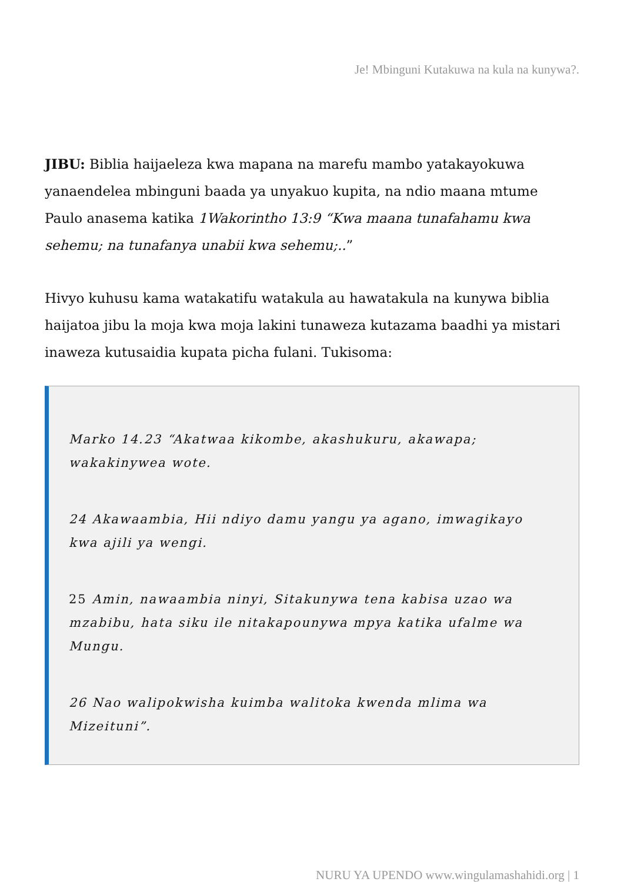Je! Mbinguni Kutakuwa na kula na kunywa?.
JIBU: Biblia haijaeleza kwa mapana na marefu mambo yatakayokuwa yanaendelea mbinguni baada ya unyakuo kupita, na ndio maana mtume Paulo anasema katika 1Wakorintho 13:9 “Kwa maana tunafahamu kwa sehemu; na tunafanya unabii kwa sehemu;..”
Hivyo kuhusu kama watakatifu watakula au hawatakula na kunywa biblia haijatoa jibu la moja kwa moja lakini tunaweza kutazama baadhi ya mistari inaweza kutusaidia kupata picha fulani. Tukisoma:
Marko 14.23 “Akatwaa kikombe, akashukuru, akawapa; wakakinywea wote.
24 Akawaambia, Hii ndiyo damu yangu ya agano, imwagikayo kwa ajili ya wengi.
25 Amin, nawaambia ninyi, Sitakunywa tena kabisa uzao wa mzabibu, hata siku ile nitakapounywa mpya katika ufalme wa Mungu.
26 Nao walipokwisha kuimba walitoka kwenda mlima wa Mizeituni”.
NURU YA UPENDO www.wingulamashahidi.org | 1